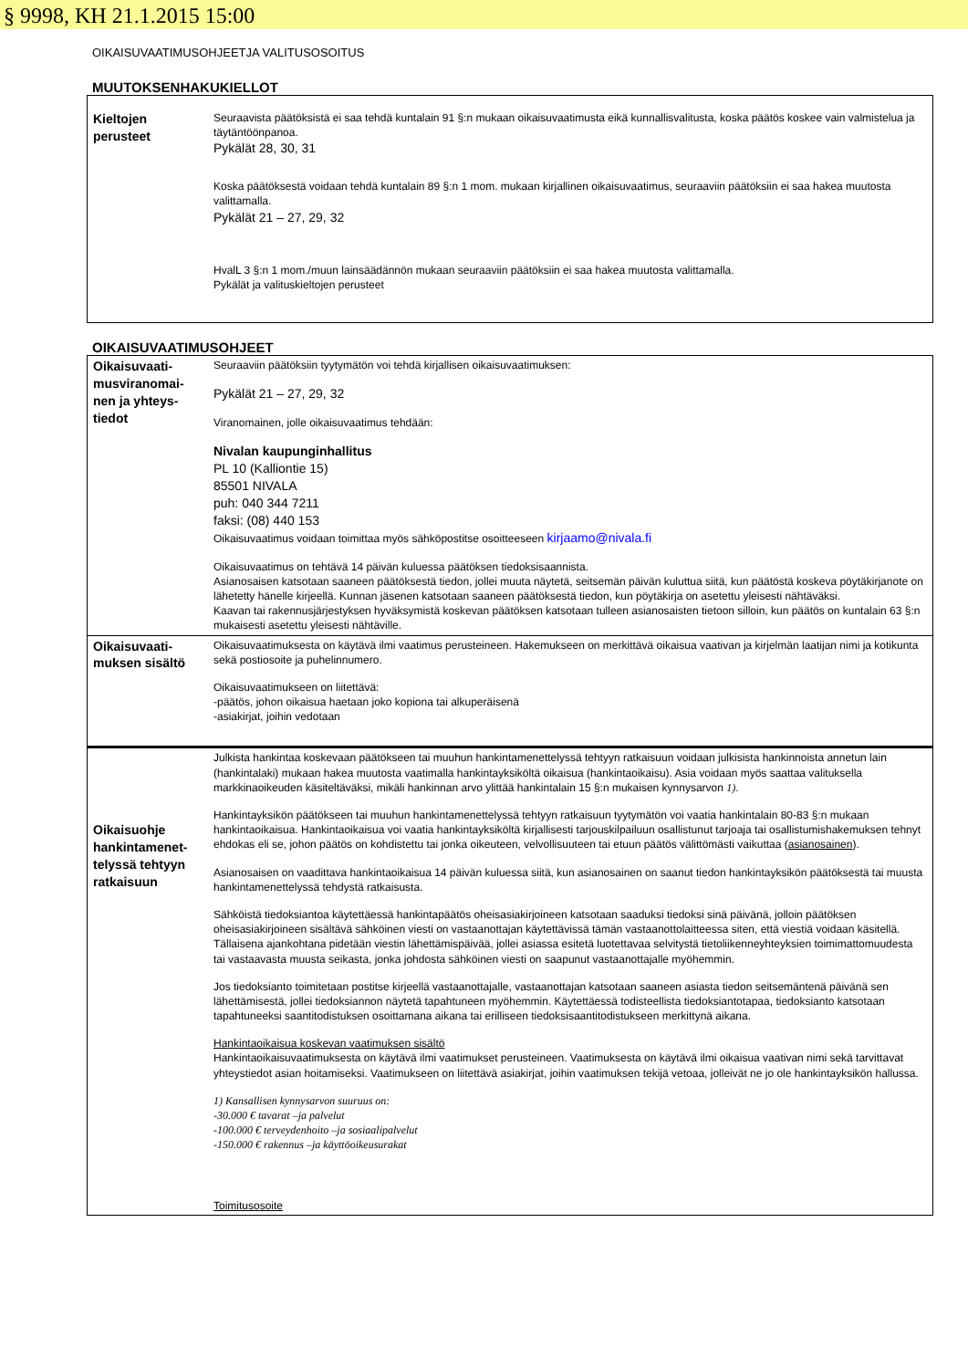§ 9998, KH 21.1.2015 15:00
OIKAISUVAATIMUSOHJEETJA VALITUSOSOITUS
MUUTOKSENHAKUKIELLOT
| Kieltojen perusteet | Seuraavista päätöksistä ei saa tehdä kuntalain 91 §:n mukaan oikaisuvaatimusta eikä kunnallisvalitusta, koska päätös koskee vain valmistelua ja täytäntöönpanoa. Pykälät 28, 30, 31 Koska päätöksestä voidaan tehdä kuntalain 89 §:n 1 mom. mukaan kirjallinen oikaisuvaatimus, seuraaviin päätöksiin ei saa hakea muutosta valittamalla. Pykälät 21 – 27, 29, 32 HvalL 3 §:n 1 mom./muun lainsäädännön mukaan seuraaviin päätöksiin ei saa hakea muutosta valittamalla. Pykälät ja valituskieltojen perusteet |
OIKAISUVAATIMUSOHJEET
| Oikaisuvaati-musviranomai-nen ja yhteys-tiedot | Seuraaviin päätöksiin tyytymätön voi tehdä kirjallisen oikaisuvaatimuksen: Pykälät 21 – 27, 29, 32 Viranomainen, jolle oikaisuvaatimus tehdään: Nivalan kaupunginhallitus PL 10 (Kalliontie 15) 85501 NIVALA puh: 040 344 7211 faksi: (08) 440 153 Oikaisuvaatimus voidaan toimittaa myös sähköpostitse osoitteeseen kirjaamo@nivala.fi Oikaisuvaatimus on tehtävä 14 päivän kuluessa päätöksen tiedoksisaannista. Asianosaisen katsotaan saaneen päätöksestä tiedon, jollei muuta näytetä, seitsemän päivän kuluttua siitä, kun päätöstä koskeva pöytäkirjanote on lähetetty hänelle kirjeellä. Kunnan jäsenen katsotaan saaneen päätöksestä tiedon, kun pöytäkirja on asetettu yleisesti nähtäväksi. Kaavan tai rakennusjärjestyksen hyväksymistä koskevan päätöksen katsotaan tulleen asianosaisten tietoon silloin, kun päätös on kuntalain 63 §:n mukaisesti asetettu yleisesti nähtäville. |
| Oikaisuvaati-muksen sisältö | Oikaisuvaatimuksesta on käytävä ilmi vaatimus perusteineen. Hakemukseen on merkittävä oikaisua vaativan ja kirjelmän laatijan nimi ja kotikunta sekä postiosoite ja puhelinnumero. Oikaisuvaatimukseen on liitettävä: -päätös, johon oikaisua haetaan joko kopiona tai alkuperäisenä -asiakirjat, joihin vedotaan |
| Oikaisuohje hankintamenet-telyssä tehtyyn ratkaisuun | Julkista hankintaa koskevaan päätökseen tai muuhun hankintamenettelyssä tehtyyn ratkaisuun voidaan julkisista hankinnoista annetun lain (hankintalaki) mukaan hakea muutosta vaatimalla hankintayksiköltä oikaisua (hankintaoikaisu). Asia voidaan myös saattaa valituksella markkinaoikeuden käsiteltäväksi, mikäli hankinnan arvo ylittää hankintalain 15 §:n mukaisen kynnysarvon 1) . Hankintayksikön päätökseen tai muuhun hankintamenettelyssä tehtyyn ratkaisuun tyytymätön voi vaatia hankintalain 80-83 §:n mukaan hankintaoikaisua. Hankintaoikaisua voi vaatia hankintayksiköltä kirjallisesti tarjouskilpailuun osallistunut tarjoaja tai osallistumishakemuksen tehnyt ehdokas eli se, johon päätös on kohdistettu tai jonka oikeuteen, velvollisuuteen tai etuun päätös välittömästi vaikuttaa ( asianosainen ). Asianosaisen on vaadittava hankintaoikaisua 14 päivän kuluessa siitä, kun asianosainen on saanut tiedon hankintayksikön päätöksestä tai muusta hankintamenettelyssä tehdystä ratkaisusta. Sähköistä tiedoksiantoa käytettäessä hankintapäätös oheisasiakirjoineen katsotaan saaduksi tiedoksi sinä päivänä, jolloin päätöksen oheisasiakirjoineen sisältävä sähköinen viesti on vastaanottajan käytettävissä tämän vastaanottolaitteessa siten, että viestiä voidaan käsitellä. Tällaisena ajankohtana pidetään viestin lähettämispäivää, jollei asiassa esitetä luotettavaa selvitystä tietoliikenneyhteyksien toimimattomuudesta tai vastaavasta muusta seikasta, jonka johdosta sähköinen viesti on saapunut vastaanottajalle myöhemmin. Jos tiedoksianto toimitetaan postitse kirjeellä vastaanottajalle, vastaanottajan katsotaan saaneen asiasta tiedon seitsemäntenä päivänä sen lähettämisestä, jollei tiedoksiannon näytetä tapahtuneen myöhemmin. Käytettäessä todisteellista tiedoksiantotapaa, tiedoksianto katsotaan tapahtuneeksi saantitodistuksen osoittamana aikana tai erilliseen tiedoksisaantitodistukseen merkittynä aikana. Hankintaoikaisua koskevan vaatimuksen sisältö Hankintaoikaisuvaatimuksesta on käytävä ilmi vaatimukset perusteineen. Vaatimuksesta on käytävä ilmi oikaisua vaativan nimi sekä tarvittavat yhteystiedot asian hoitamiseksi. Vaatimukseen on liitettävä asiakirjat, joihin vaatimuksen tekijä vetoaa, jolleivät ne jo ole hankintayksikön hallussa. 1) Kansallisen kynnysarvon suuruus on: -30.000 € tavarat –ja palvelut -100.000 € terveydenhoito –ja sosiaalipalvelut -150.000 € rakennus –ja käyttöoikeusurakat Toimitusosoite |